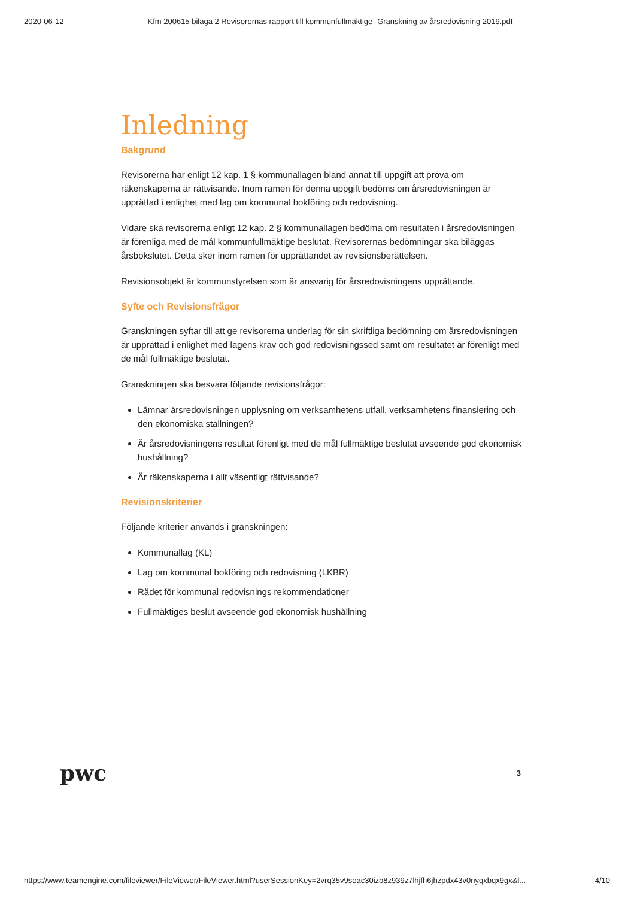2020-06-12 Kfm 200615 bilaga 2 Revisorernas rapport till kommunfullmäktige -Granskning av årsredovisning 2019.pdf
Inledning
Bakgrund
Revisorerna har enligt 12 kap. 1 § kommunallagen bland annat till uppgift att pröva om räkenskaperna är rättvisande. Inom ramen för denna uppgift bedöms om årsredovisningen är upprättad i enlighet med lag om kommunal bokföring och redovisning.
Vidare ska revisorerna enligt 12 kap. 2 § kommunallagen bedöma om resultaten i årsredovisningen är förenliga med de mål kommunfullmäktige beslutat. Revisorernas bedömningar ska biläggas årsbokslutet. Detta sker inom ramen för upprättandet av revisionsberättelsen.
Revisionsobjekt är kommunstyrelsen som är ansvarig för årsredovisningens upprättande.
Syfte och Revisionsfrågor
Granskningen syftar till att ge revisorerna underlag för sin skriftliga bedömning om årsredovisningen är upprättad i enlighet med lagens krav och god redovisningssed samt om resultatet är förenligt med de mål fullmäktige beslutat.
Granskningen ska besvara följande revisionsfrågor:
Lämnar årsredovisningen upplysning om verksamhetens utfall, verksamhetens finansiering och den ekonomiska ställningen?
Är årsredovisningens resultat förenligt med de mål fullmäktige beslutat avseende god ekonomisk hushållning?
Är räkenskaperna i allt väsentligt rättvisande?
Revisionskriterier
Följande kriterier används i granskningen:
Kommunallag (KL)
Lag om kommunal bokföring och redovisning (LKBR)
Rådet för kommunal redovisnings rekommendationer
Fullmäktiges beslut avseende god ekonomisk hushållning
pwc 3
https://www.teamengine.com/fileviewer/FileViewer/FileViewer.html?userSessionKey=2vrq35v9seac30izb8z939z7lhjfh6jhzpdx43v0nyqxbqx9gx&l... 4/10